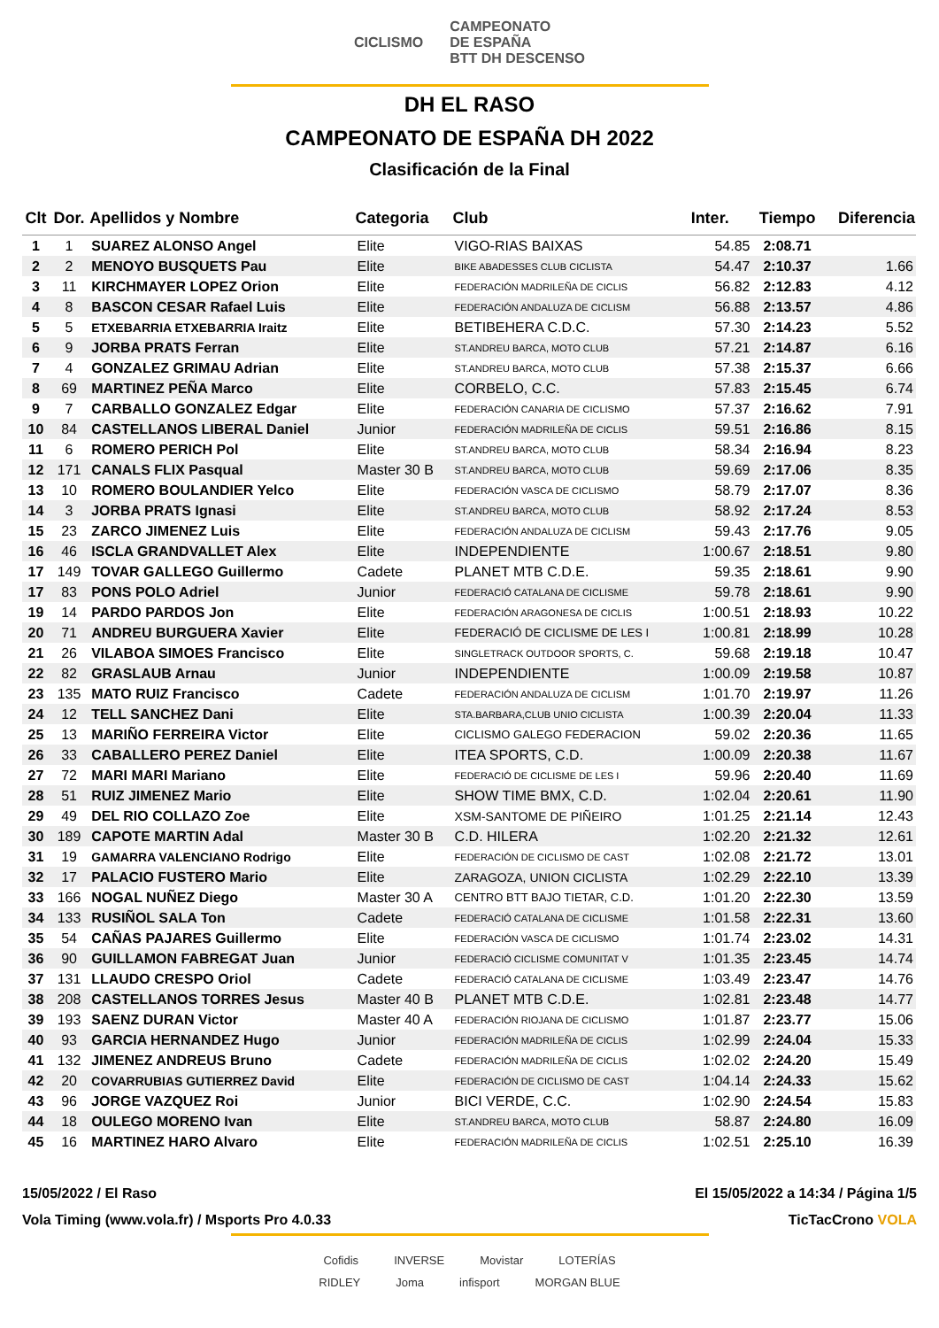CICLISMO CAMPEONATO
DE ESPAÑA
BTT DH DESCENSO
DH EL RASO
CAMPEONATO DE ESPAÑA DH 2022
Clasificación de la Final
| Clt | Dor. | Apellidos y Nombre | Categoria | Club | Inter. | Tiempo | Diferencia |
| --- | --- | --- | --- | --- | --- | --- | --- |
| 1 | 1 | SUAREZ ALONSO Angel | Elite | VIGO-RIAS BAIXAS | 54.85 | 2:08.71 | |
| 2 | 2 | MENOYO BUSQUETS Pau | Elite | BIKE ABADESSES CLUB CICLISTA | 54.47 | 2:10.37 | 1.66 |
| 3 | 11 | KIRCHMAYER LOPEZ Orion | Elite | FEDERACIÓN MADRILEÑA DE CICLIS | 56.82 | 2:12.83 | 4.12 |
| 4 | 8 | BASCON CESAR Rafael Luis | Elite | FEDERACIÓN ANDALUZA DE CICLISM | 56.88 | 2:13.57 | 4.86 |
| 5 | 5 | ETXEBARRIA ETXEBARRIA Iraitz | Elite | BETIBEHERA C.D.C. | 57.30 | 2:14.23 | 5.52 |
| 6 | 9 | JORBA PRATS Ferran | Elite | ST.ANDREU BARCA, MOTO CLUB | 57.21 | 2:14.87 | 6.16 |
| 7 | 4 | GONZALEZ GRIMAU Adrian | Elite | ST.ANDREU BARCA, MOTO CLUB | 57.38 | 2:15.37 | 6.66 |
| 8 | 69 | MARTINEZ PEÑA Marco | Elite | CORBELO, C.C. | 57.83 | 2:15.45 | 6.74 |
| 9 | 7 | CARBALLO GONZALEZ Edgar | Elite | FEDERACIÓN CANARIA DE CICLISMO | 57.37 | 2:16.62 | 7.91 |
| 10 | 84 | CASTELLANOS LIBERAL Daniel | Junior | FEDERACIÓN MADRILEÑA DE CICLIS | 59.51 | 2:16.86 | 8.15 |
| 11 | 6 | ROMERO PERICH Pol | Elite | ST.ANDREU BARCA, MOTO CLUB | 58.34 | 2:16.94 | 8.23 |
| 12 | 171 | CANALS FLIX Pasqual | Master 30 B | ST.ANDREU BARCA, MOTO CLUB | 59.69 | 2:17.06 | 8.35 |
| 13 | 10 | ROMERO BOULANDIER Yelco | Elite | FEDERACIÓN VASCA DE CICLISMO | 58.79 | 2:17.07 | 8.36 |
| 14 | 3 | JORBA PRATS Ignasi | Elite | ST.ANDREU BARCA, MOTO CLUB | 58.92 | 2:17.24 | 8.53 |
| 15 | 23 | ZARCO JIMENEZ Luis | Elite | FEDERACIÓN ANDALUZA DE CICLISM | 59.43 | 2:17.76 | 9.05 |
| 16 | 46 | ISCLA GRANDVALLET Alex | Elite | INDEPENDIENTE | 1:00.67 | 2:18.51 | 9.80 |
| 17 | 149 | TOVAR GALLEGO Guillermo | Cadete | PLANET MTB C.D.E. | 59.35 | 2:18.61 | 9.90 |
| 17 | 83 | PONS POLO Adriel | Junior | FEDERACIÓ CATALANA DE CICLISME | 59.78 | 2:18.61 | 9.90 |
| 19 | 14 | PARDO PARDOS Jon | Elite | FEDERACIÓN ARAGONESA DE CICLIS | 1:00.51 | 2:18.93 | 10.22 |
| 20 | 71 | ANDREU BURGUERA Xavier | Elite | FEDERACIÓ DE CICLISME DE LES I | 1:00.81 | 2:18.99 | 10.28 |
| 21 | 26 | VILABOA SIMOES Francisco | Elite | SINGLETRACK OUTDOOR SPORTS, C. | 59.68 | 2:19.18 | 10.47 |
| 22 | 82 | GRASLAUB Arnau | Junior | INDEPENDIENTE | 1:00.09 | 2:19.58 | 10.87 |
| 23 | 135 | MATO RUIZ Francisco | Cadete | FEDERACIÓN ANDALUZA DE CICLISM | 1:01.70 | 2:19.97 | 11.26 |
| 24 | 12 | TELL SANCHEZ Dani | Elite | STA.BARBARA,CLUB UNIO CICLISTA | 1:00.39 | 2:20.04 | 11.33 |
| 25 | 13 | MARIÑO FERREIRA Victor | Elite | CICLISMO GALEGO FEDERACION | 59.02 | 2:20.36 | 11.65 |
| 26 | 33 | CABALLERO PEREZ Daniel | Elite | ITEA SPORTS, C.D. | 1:00.09 | 2:20.38 | 11.67 |
| 27 | 72 | MARI MARI Mariano | Elite | FEDERACIÓ DE CICLISME DE LES I | 59.96 | 2:20.40 | 11.69 |
| 28 | 51 | RUIZ JIMENEZ Mario | Elite | SHOW TIME BMX, C.D. | 1:02.04 | 2:20.61 | 11.90 |
| 29 | 49 | DEL RIO COLLAZO Zoe | Elite | XSM-SANTOME DE PIÑEIRO | 1:01.25 | 2:21.14 | 12.43 |
| 30 | 189 | CAPOTE MARTIN Adal | Master 30 B | C.D. HILERA | 1:02.20 | 2:21.32 | 12.61 |
| 31 | 19 | GAMARRA VALENCIANO Rodrigo | Elite | FEDERACIÓN DE CICLISMO DE CAST | 1:02.08 | 2:21.72 | 13.01 |
| 32 | 17 | PALACIO FUSTERO Mario | Elite | ZARAGOZA, UNION CICLISTA | 1:02.29 | 2:22.10 | 13.39 |
| 33 | 166 | NOGAL NUÑEZ Diego | Master 30 A | CENTRO BTT BAJO TIETAR, C.D. | 1:01.20 | 2:22.30 | 13.59 |
| 34 | 133 | RUSIÑOL SALA Ton | Cadete | FEDERACIÓ CATALANA DE CICLISME | 1:01.58 | 2:22.31 | 13.60 |
| 35 | 54 | CAÑAS PAJARES Guillermo | Elite | FEDERACIÓN VASCA DE CICLISMO | 1:01.74 | 2:23.02 | 14.31 |
| 36 | 90 | GUILLAMON FABREGAT Juan | Junior | FEDERACIÓ CICLISME COMUNITAT V | 1:01.35 | 2:23.45 | 14.74 |
| 37 | 131 | LLAUDO CRESPO Oriol | Cadete | FEDERACIÓ CATALANA DE CICLISME | 1:03.49 | 2:23.47 | 14.76 |
| 38 | 208 | CASTELLANOS TORRES Jesus | Master 40 B | PLANET MTB C.D.E. | 1:02.81 | 2:23.48 | 14.77 |
| 39 | 193 | SAENZ DURAN Victor | Master 40 A | FEDERACIÓN RIOJANA DE CICLISMO | 1:01.87 | 2:23.77 | 15.06 |
| 40 | 93 | GARCIA HERNANDEZ Hugo | Junior | FEDERACIÓN MADRILEÑA DE CICLIS | 1:02.99 | 2:24.04 | 15.33 |
| 41 | 132 | JIMENEZ ANDREUS Bruno | Cadete | FEDERACIÓN MADRILEÑA DE CICLIS | 1:02.02 | 2:24.20 | 15.49 |
| 42 | 20 | COVARRUBIAS GUTIERREZ David | Elite | FEDERACIÓN DE CICLISMO DE CAST | 1:04.14 | 2:24.33 | 15.62 |
| 43 | 96 | JORGE VAZQUEZ Roi | Junior | BICI VERDE, C.C. | 1:02.90 | 2:24.54 | 15.83 |
| 44 | 18 | OULEGO MORENO Ivan | Elite | ST.ANDREU BARCA, MOTO CLUB | 58.87 | 2:24.80 | 16.09 |
| 45 | 16 | MARTINEZ HARO Alvaro | Elite | FEDERACIÓN MADRILEÑA DE CICLIS | 1:02.51 | 2:25.10 | 16.39 |
15/05/2022 / El Raso El 15/05/2022 a 14:34 / Página 1/5
Vola Timing (www.vola.fr) / Msports Pro 4.0.33 TicTacCrono VOLA
Cofidis INVERSE Movistar LOTERÍAS
RIDLEY Joma infisport MORGAN BLUE